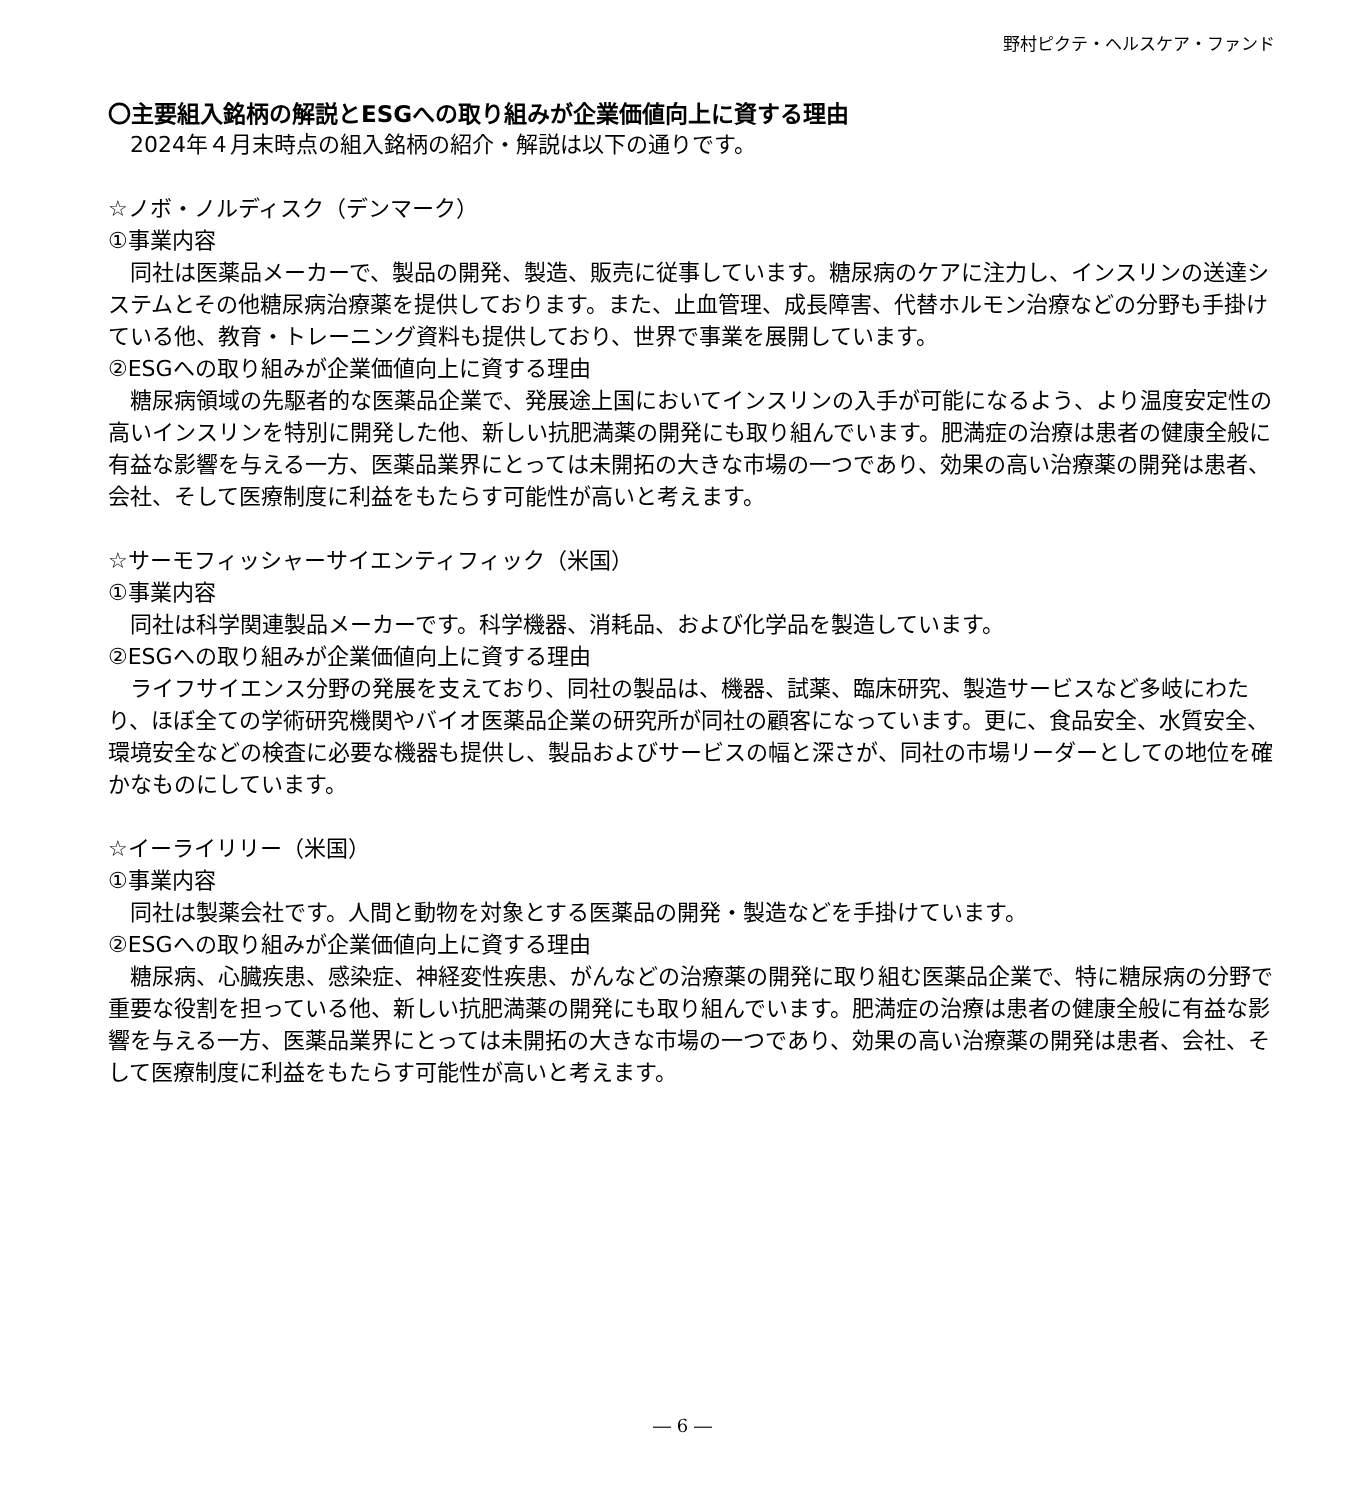野村ピクテ・ヘルスケア・ファンド
〇主要組入銘柄の解説とESGへの取り組みが企業価値向上に資する理由
2024年４月末時点の組入銘柄の紹介・解説は以下の通りです。
☆ノボ・ノルディスク（デンマーク）
①事業内容
同社は医薬品メーカーで、製品の開発、製造、販売に従事しています。糖尿病のケアに注力し、インスリンの送達システムとその他糖尿病治療薬を提供しております。また、止血管理、成長障害、代替ホルモン治療などの分野も手掛けている他、教育・トレーニング資料も提供しており、世界で事業を展開しています。
②ESGへの取り組みが企業価値向上に資する理由
糖尿病領域の先駆者的な医薬品企業で、発展途上国においてインスリンの入手が可能になるよう、より温度安定性の高いインスリンを特別に開発した他、新しい抗肥満薬の開発にも取り組んでいます。肥満症の治療は患者の健康全般に有益な影響を与える一方、医薬品業界にとっては未開拓の大きな市場の一つであり、効果の高い治療薬の開発は患者、会社、そして医療制度に利益をもたらす可能性が高いと考えます。
☆サーモフィッシャーサイエンティフィック（米国）
①事業内容
同社は科学関連製品メーカーです。科学機器、消耗品、および化学品を製造しています。
②ESGへの取り組みが企業価値向上に資する理由
ライフサイエンス分野の発展を支えており、同社の製品は、機器、試薬、臨床研究、製造サービスなど多岐にわたり、ほぼ全ての学術研究機関やバイオ医薬品企業の研究所が同社の顧客になっています。更に、食品安全、水質安全、環境安全などの検査に必要な機器も提供し、製品およびサービスの幅と深さが、同社の市場リーダーとしての地位を確かなものにしています。
☆イーライリリー（米国）
①事業内容
同社は製薬会社です。人間と動物を対象とする医薬品の開発・製造などを手掛けています。
②ESGへの取り組みが企業価値向上に資する理由
糖尿病、心臓疾患、感染症、神経変性疾患、がんなどの治療薬の開発に取り組む医薬品企業で、特に糖尿病の分野で重要な役割を担っている他、新しい抗肥満薬の開発にも取り組んでいます。肥満症の治療は患者の健康全般に有益な影響を与える一方、医薬品業界にとっては未開拓の大きな市場の一つであり、効果の高い治療薬の開発は患者、会社、そして医療制度に利益をもたらす可能性が高いと考えます。
― 6 ―